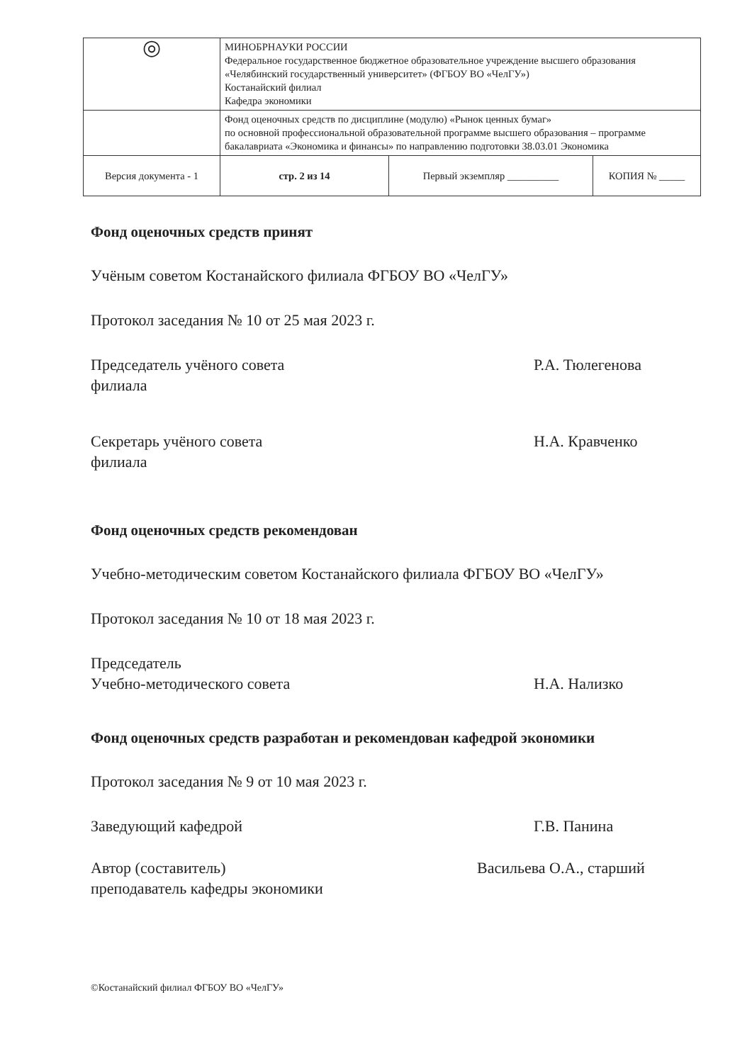| ◎ | МИНОБРНАУКИ РОССИИ Федеральное государственное бюджетное образовательное учреждение высшего образования «Челябинский государственный университет» (ФГБОУ ВО «ЧелГУ») Костанайский филиал Кафедра экономики | | |
| | Фонд оценочных средств по дисциплине (модулю) «Рынок ценных бумаг» по основной профессиональной образовательной программе высшего образования – программе бакалавриата «Экономика и финансы» по направлению подготовки 38.03.01 Экономика | | |
| Версия документа - 1 | стр. 2 из 14 | Первый экземпляр __________ | КОПИЯ № _____ |
Фонд оценочных средств принят
Учёным советом Костанайского филиала ФГБОУ ВО «ЧелГУ»
Протокол заседания № 10 от 25 мая 2023 г.
Председатель учёного совета
филиала
Р.А. Тюлегенова
Секретарь учёного совета
филиала
Н.А. Кравченко
Фонд оценочных средств рекомендован
Учебно-методическим советом Костанайского филиала ФГБОУ ВО «ЧелГУ»
Протокол заседания № 10 от 18 мая 2023 г.
Председатель
Учебно-методического совета
Н.А. Нализко
Фонд оценочных средств разработан и рекомендован кафедрой экономики
Протокол заседания № 9 от 10 мая 2023 г.
Заведующий кафедрой Г.В. Панина
Автор (составитель)
преподаватель кафедры экономики
Васильева О.А., старший
©Костанайский филиал ФГБОУ ВО «ЧелГУ»